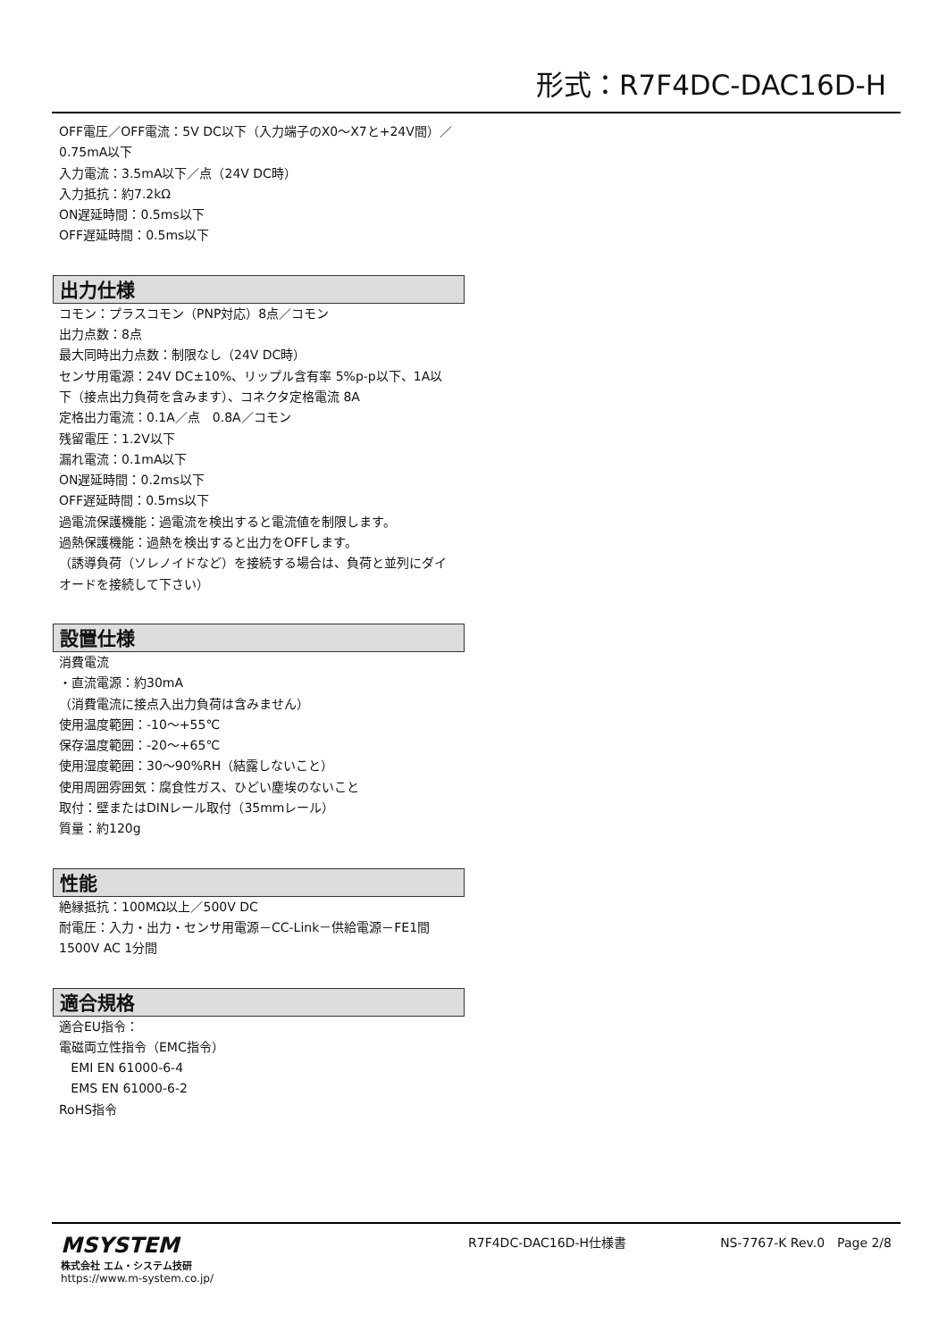形式：R7F4DC-DAC16D-H
OFF電圧／OFF電流：5V DC以下（入力端子のX0～X7と+24V間）／0.75mA以下
入力電流：3.5mA以下／点（24V DC時）
入力抵抗：約7.2kΩ
ON遅延時間：0.5ms以下
OFF遅延時間：0.5ms以下
出力仕様
コモン：プラスコモン（PNP対応）8点／コモン
出力点数：8点
最大同時出力点数：制限なし（24V DC時）
センサ用電源：24V DC±10%、リップル含有率 5%p-p以下、1A以下（接点出力負荷を含みます）、コネクタ定格電流 8A
定格出力電流：0.1A／点　0.8A／コモン
残留電圧：1.2V以下
漏れ電流：0.1mA以下
ON遅延時間：0.2ms以下
OFF遅延時間：0.5ms以下
過電流保護機能：過電流を検出すると電流値を制限します。
過熱保護機能：過熱を検出すると出力をOFFします。
（誘導負荷（ソレノイドなど）を接続する場合は、負荷と並列にダイオードを接続して下さい）
設置仕様
消費電流
・直流電源：約30mA
（消費電流に接点入出力負荷は含みません）
使用温度範囲：-10～+55℃
保存温度範囲：-20～+65℃
使用湿度範囲：30～90%RH（結露しないこと）
使用周囲雰囲気：腐食性ガス、ひどい塵埃のないこと
取付：壁またはDINレール取付（35mmレール）
質量：約120g
性能
絶縁抵抗：100MΩ以上／500V DC
耐電圧：入力・出力・センサ用電源－CC-Link－供給電源－FE1間
1500V AC 1分間
適合規格
適合EU指令：
電磁両立性指令（EMC指令）
EMI EN 61000-6-4
EMS EN 61000-6-2
RoHS指令
MSYSTEM
株式会社 エム・システム技研
https://www.m-system.co.jp/
R7F4DC-DAC16D-H仕様書 NS-7767-K Rev.0　Page 2/8